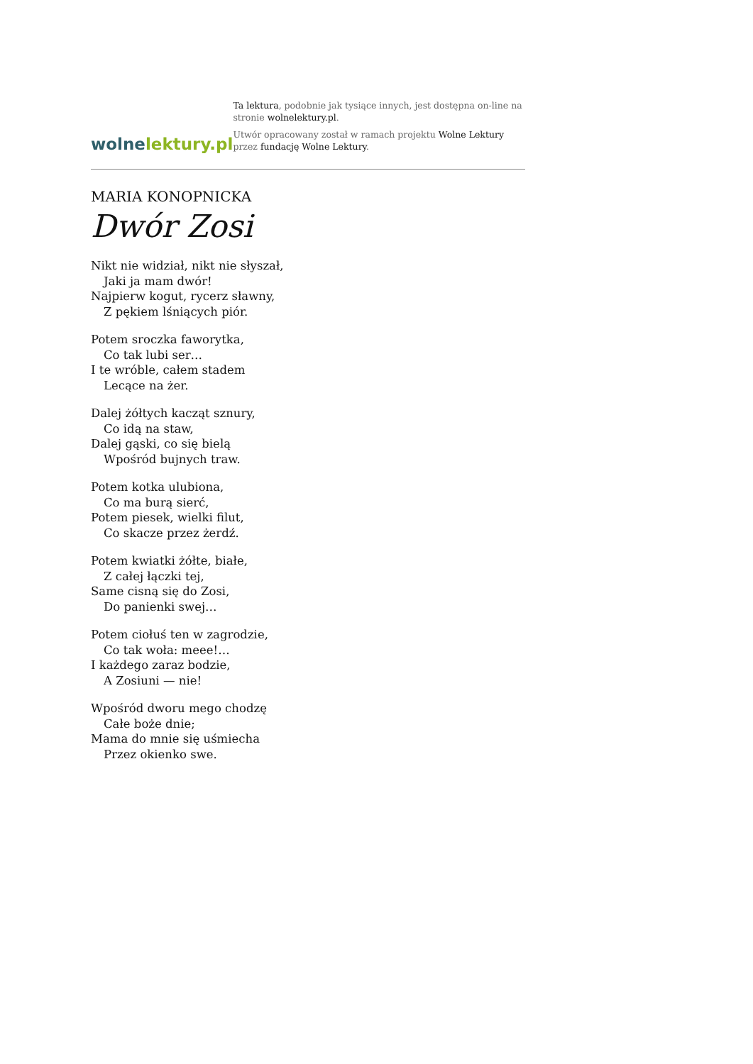wolne lektury.pl
Ta lektura, podobnie jak tysiące innych, jest dostępna on-line na stronie wolnelektury.pl.
Utwór opracowany został w ramach projektu Wolne Lektury przez fundację Wolne Lektury.
MARIA KONOPNICKA
Dwór Zosi
Nikt nie widział, nikt nie słyszał,
Jaki ja mam dwór!
Najpierw kogut, rycerz sławny,
Z pękiem lśniących piór.
Potem sroczka faworytka,
Co tak lubi ser…
I te wróble, całem stadem
Lecące na żer.
Dalej żółtych kacząt sznury,
Co idą na staw,
Dalej gąski, co się bielą
Wpośród bujnych traw.
Potem kotka ulubiona,
Co ma burą sierć,
Potem piesek, wielki filut,
Co skacze przez żerdź.
Potem kwiatki żółte, białe,
Z całej łączki tej,
Same cisną się do Zosi,
Do panienki swej…
Potem ciołuś ten w zagrodzie,
Co tak woła: meee!…
I każdego zaraz bodzie,
A Zosiuni — nie!
Wpośród dworu mego chodzę
Całe boże dnie;
Mama do mnie się uśmiecha
Przez okienko swe.